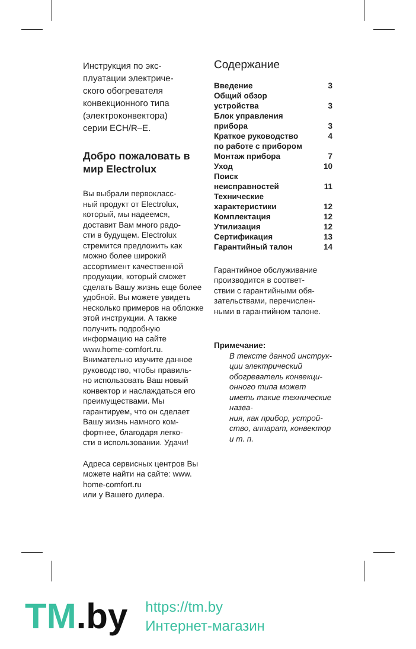Инструкция по экс-
плуатации электриче-
ского обогревателя
конвекционного типа
(электроконвектора)
серии ECH/R–E.
Добро пожаловать в мир Electrolux
Вы выбрали первокласс-
ный продукт от Electrolux, который, мы надеемся, доставит Вам много радо-
сти в будущем. Electrolux стремится предложить как можно более широкий ассортимент качественной продукции, который сможет сделать Вашу жизнь еще более удобной. Вы можете увидеть несколько примеров на обложке этой инструкции. А также получить подробную информацию на сайте www.home-comfort.ru. Внимательно изучите данное руководство, чтобы правиль-
но использовать Ваш новый конвектор и наслаждаться его преимуществами. Мы гарантируем, что он сделает Вашу жизнь намного ком-
фортнее, благодаря легко-
сти в использовании. Удачи!
Адреса сервисных центров Вы можете найти на сайте: www. home-comfort.ru
или у Вашего дилера.
Содержание
| Введение | 3 |
| Общий обзор устройства | 3 |
| Блок управления прибора | 3 |
| Краткое руководство по работе с прибором | 4 |
| Монтаж прибора | 7 |
| Уход | 10 |
| Поиск неисправностей | 11 |
| Технические характеристики | 12 |
| Комплектация | 12 |
| Утилизация | 12 |
| Сертификация | 13 |
| Гарантийный талон | 14 |
Гарантийное обслуживание производится в соответ-
ствии с гарантийными обя-
зательствами, перечислен-
ными в гарантийном талоне.
Примечание:
В тексте данной инструк-
ции электрический обогреватель конвекци-
онного типа может иметь такие технические назва-
ния, как прибор, устрой-
ство, аппарат, конвектор и т. п.
TM.by
https://tm.by
Интернет-магазин